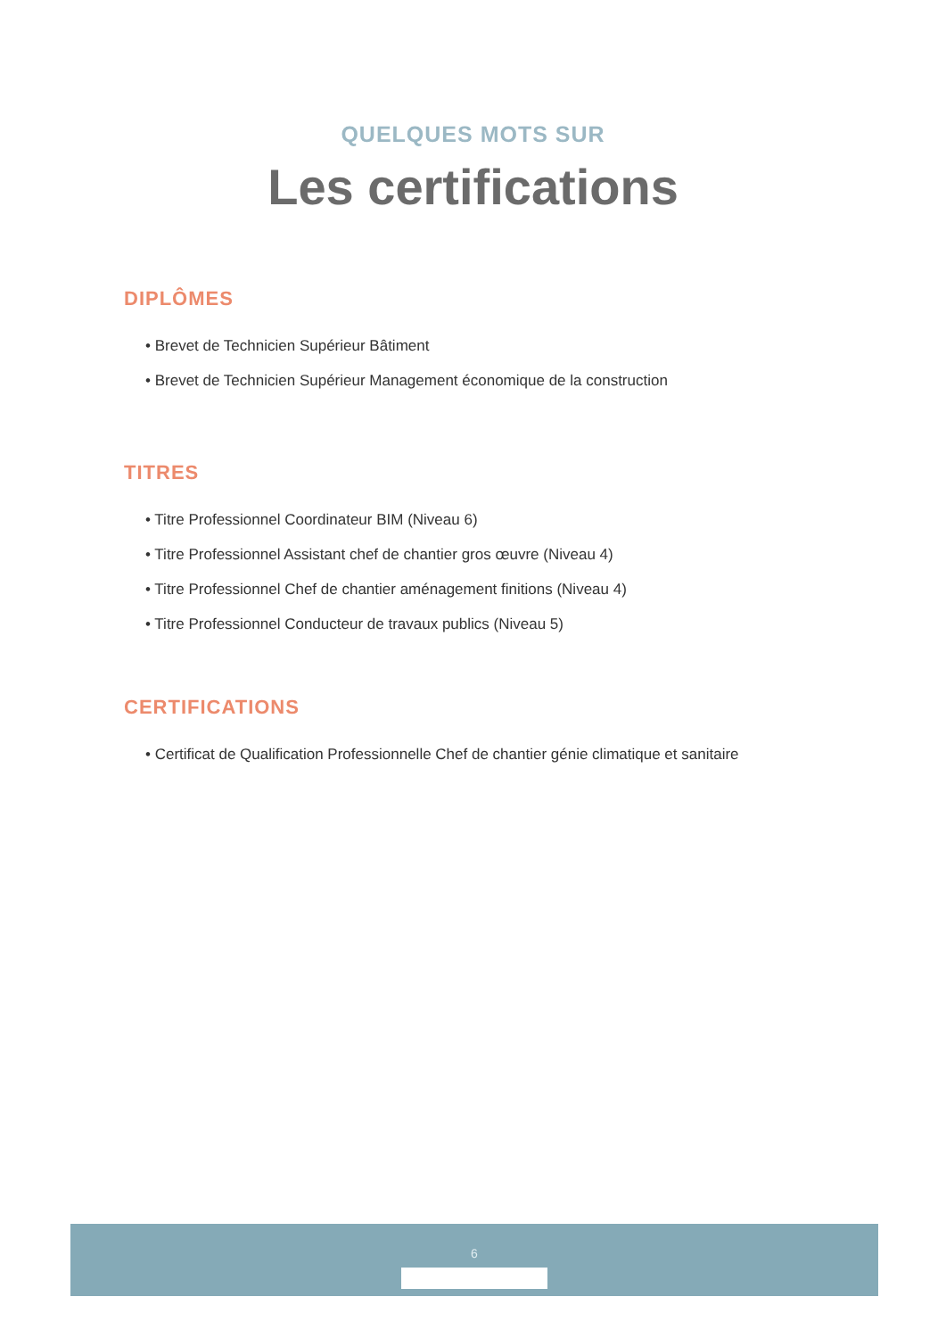QUELQUES MOTS SUR
Les certifications
DIPLÔMES
• Brevet de Technicien Supérieur Bâtiment
• Brevet de Technicien Supérieur Management économique de la construction
TITRES
• Titre Professionnel Coordinateur BIM (Niveau 6)
• Titre Professionnel Assistant chef de chantier gros œuvre (Niveau 4)
• Titre Professionnel Chef de chantier aménagement finitions (Niveau 4)
• Titre Professionnel Conducteur de travaux publics (Niveau 5)
CERTIFICATIONS
• Certificat de Qualification Professionnelle Chef de chantier génie climatique et sanitaire
6